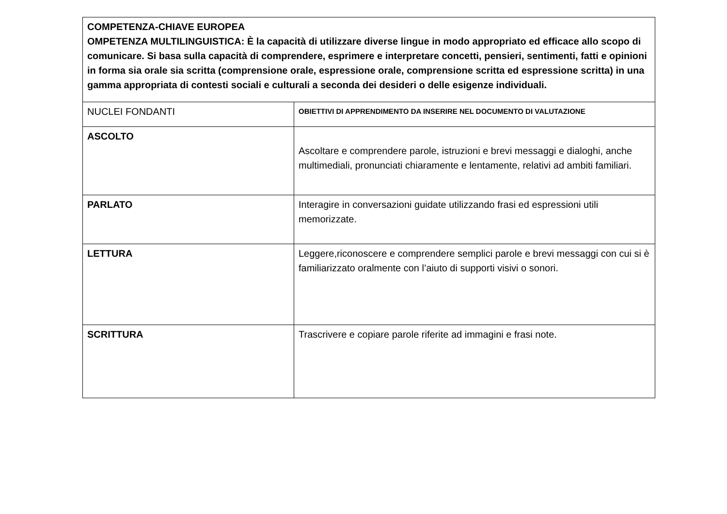| COMPETENZA-CHIAVE EUROPEA OMPETENZA MULTILINGUISTICA: È la capacità di utilizzare diverse lingue in modo appropriato ed efficace allo scopo di comunicare. Si basa sulla capacità di comprendere, esprimere e interpretare concetti, pensieri, sentimenti, fatti e opinioni in forma sia orale sia scritta (comprensione orale, espressione orale, comprensione scritta ed espressione scritta) in una gamma appropriata di contesti sociali e culturali a seconda dei desideri o delle esigenze individuali. | |
| NUCLEI FONDANTI | OBIETTIVI DI APPRENDIMENTO DA INSERIRE NEL DOCUMENTO DI VALUTAZIONE |
| ASCOLTO | Ascoltare e comprendere parole, istruzioni e brevi messaggi e dialoghi, anche multimediali, pronunciati chiaramente e lentamente, relativi ad ambiti familiari. |
| PARLATO | Interagire in conversazioni guidate utilizzando frasi ed espressioni utili memorizzate. |
| LETTURA | Leggere,riconoscere e comprendere semplici parole e brevi messaggi con cui si è familiarizzato oralmente con l’aiuto di supporti visivi o sonori. |
| SCRITTURA | Trascrivere e copiare parole riferite ad immagini e frasi note. |